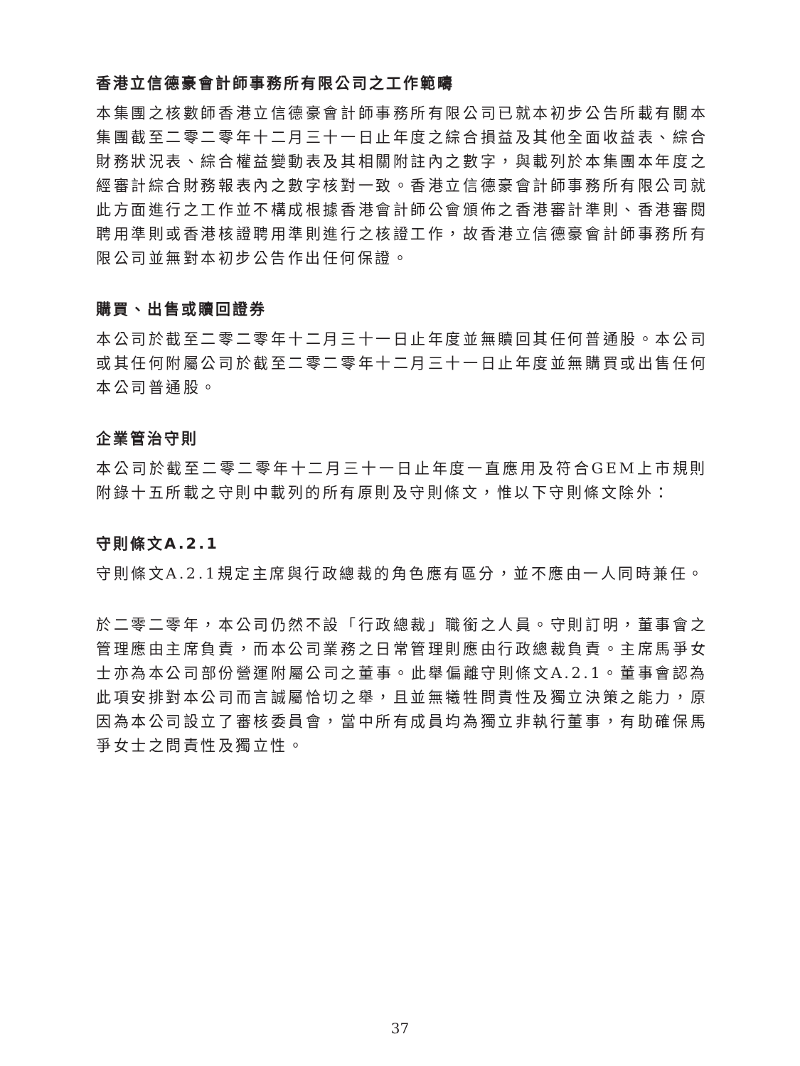香港立信德豪會計師事務所有限公司之工作範疇
本集團之核數師香港立信德豪會計師事務所有限公司已就本初步公告所載有關本集團截至二零二零年十二月三十一日止年度之綜合損益及其他全面收益表、綜合財務狀況表、綜合權益變動表及其相關附註內之數字，與載列於本集團本年度之經審計綜合財務報表內之數字核對一致。香港立信德豪會計師事務所有限公司就此方面進行之工作並不構成根據香港會計師公會頒佈之香港審計準則、香港審閱聘用準則或香港核證聘用準則進行之核證工作，故香港立信德豪會計師事務所有限公司並無對本初步公告作出任何保證。
購買、出售或贖回證券
本公司於截至二零二零年十二月三十一日止年度並無贖回其任何普通股。本公司或其任何附屬公司於截至二零二零年十二月三十一日止年度並無購買或出售任何本公司普通股。
企業管治守則
本公司於截至二零二零年十二月三十一日止年度一直應用及符合GEM上市規則附錄十五所載之守則中載列的所有原則及守則條文，惟以下守則條文除外：
守則條文A.2.1
守則條文A.2.1規定主席與行政總裁的角色應有區分，並不應由一人同時兼任。
於二零二零年，本公司仍然不設「行政總裁」職銜之人員。守則訂明，董事會之管理應由主席負責，而本公司業務之日常管理則應由行政總裁負責。主席馬爭女士亦為本公司部份營運附屬公司之董事。此舉偏離守則條文A.2.1。董事會認為此項安排對本公司而言誠屬恰切之舉，且並無犧牲問責性及獨立決策之能力，原因為本公司設立了審核委員會，當中所有成員均為獨立非執行董事，有助確保馬爭女士之問責性及獨立性。
37